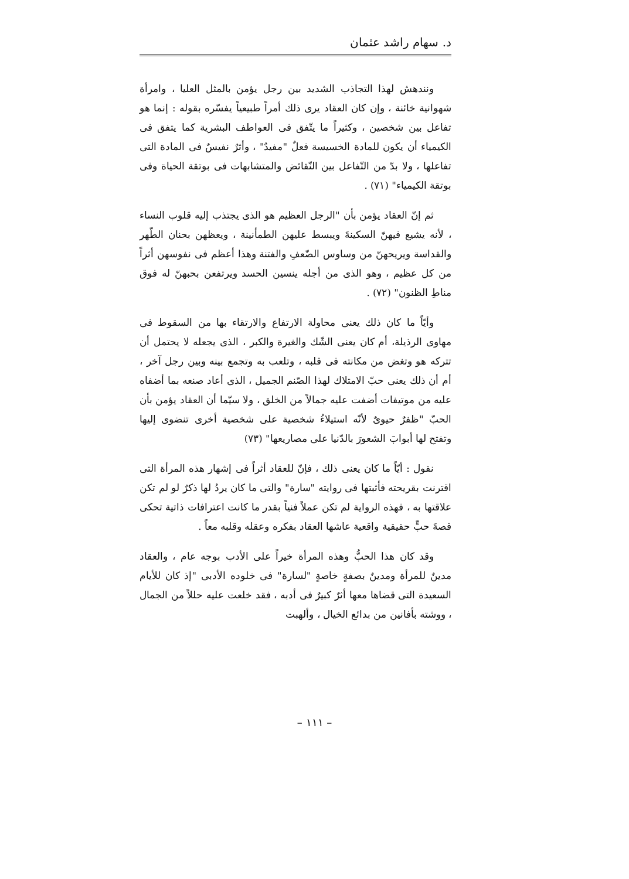د. سهام راشد عثمان
ونندهش لهذا التجاذب الشديد بين رجل يؤمن بالمثل العليا ، وامرأة شهوانية خائنة ، وإن كان العقاد يرى ذلك أمراً طبيعياً يفسّره بقوله : إنما هو تفاعل بين شخصين ، وكثيراً ما يتّفق فى العواطف البشرية كما يتفق فى الكيمياء أن يكون للمادة الخسيسة فعلٌ "مفيدٌ" ، وأثرٌ نفيسٌ فى المادة التى تفاعلها ، ولا بدّ من التّفاعل بين النّقائض والمتشابهات فى بوتقة الحياة وفى بوتقة الكيمياء" (٧١) .
ثم إنّ العقاد يؤمن بأن "الرجل العظيم هو الذى يجتذب إليه قلوب النساء ، لأنه يشيع فيهنّ السكينةَ ويبسط عليهن الطمأنينة ، ويعظهن بحنان الطّهر والقداسة ويريحهنّ من وساوس الضّعفِ والفتنة وهذا أعظم فى نفوسهن أثراً من كل عظيم ، وهو الذى من أجله ينسين الحسد ويرتفعن بحبهنّ له فوق مناطِ الظنون" (٧٢) .
وأيّاً ما كان ذلك يعنى محاولة الارتفاع والارتقاء بها من السقوط فى مهاوى الرذيلة، أم كان يعنى الشّك والغيرة والكبر ، الذى يجعله لا يحتمل أن تتركه هو وتغض من مكانته فى قلبه ، وتلعب به وتجمع بينه وبين رجل آخر ، أم أن ذلك يعنى حبّ الامتلاك لهذا الصّنم الجميل ، الذى أعاد صنعه بما أضفاه عليه من موتيفات أضفت عليه جمالاً من الخلق ، ولا سيّما أن العقاد يؤمن بأن الحبّ "ظفرٌ حيوىٌ لأنّه استيلاءُ شخصية على شخصية أخرى تنضوى إليها وتفتح لها أبوابَ الشعورَ بالدّنيا على مصاريعها" (٧٣)
نقول : أيّاً ما كان يعنى ذلك ، فإنّ للعقاد أثراً فى إشهار هذه المرأة التى اقترنت بقريحته فأثبتها فى روايته "سارة" والتى ما كان يردُ لها ذكرٌ لو لم تكن علاقتها به ، فهذه الرواية لم تكن عملاً فنياً بقدر ما كانت اعترافات ذاتية تحكى قصةَ حبٍّ حقيقية واقعية عاشها العقاد بفكره وعقله وقلبه معاً .
وقد كان هذا الحبُّ وهذه المرأة خيراً على الأدب بوجه عام ، والعقاد مدينٌ للمرأة ومدينٌ بصفةٍ خاصةٍ "لسارة" فى خلوده الأدبى "إذ كان للأيام السعيدة التى قضاها معها أثرٌ كبيرٌ فى أدبه ، فقد خلعت عليه حللاً من الجمال ، ووشته بأفانين من بدائع الخيال ، وألهبت
– ١١١ –